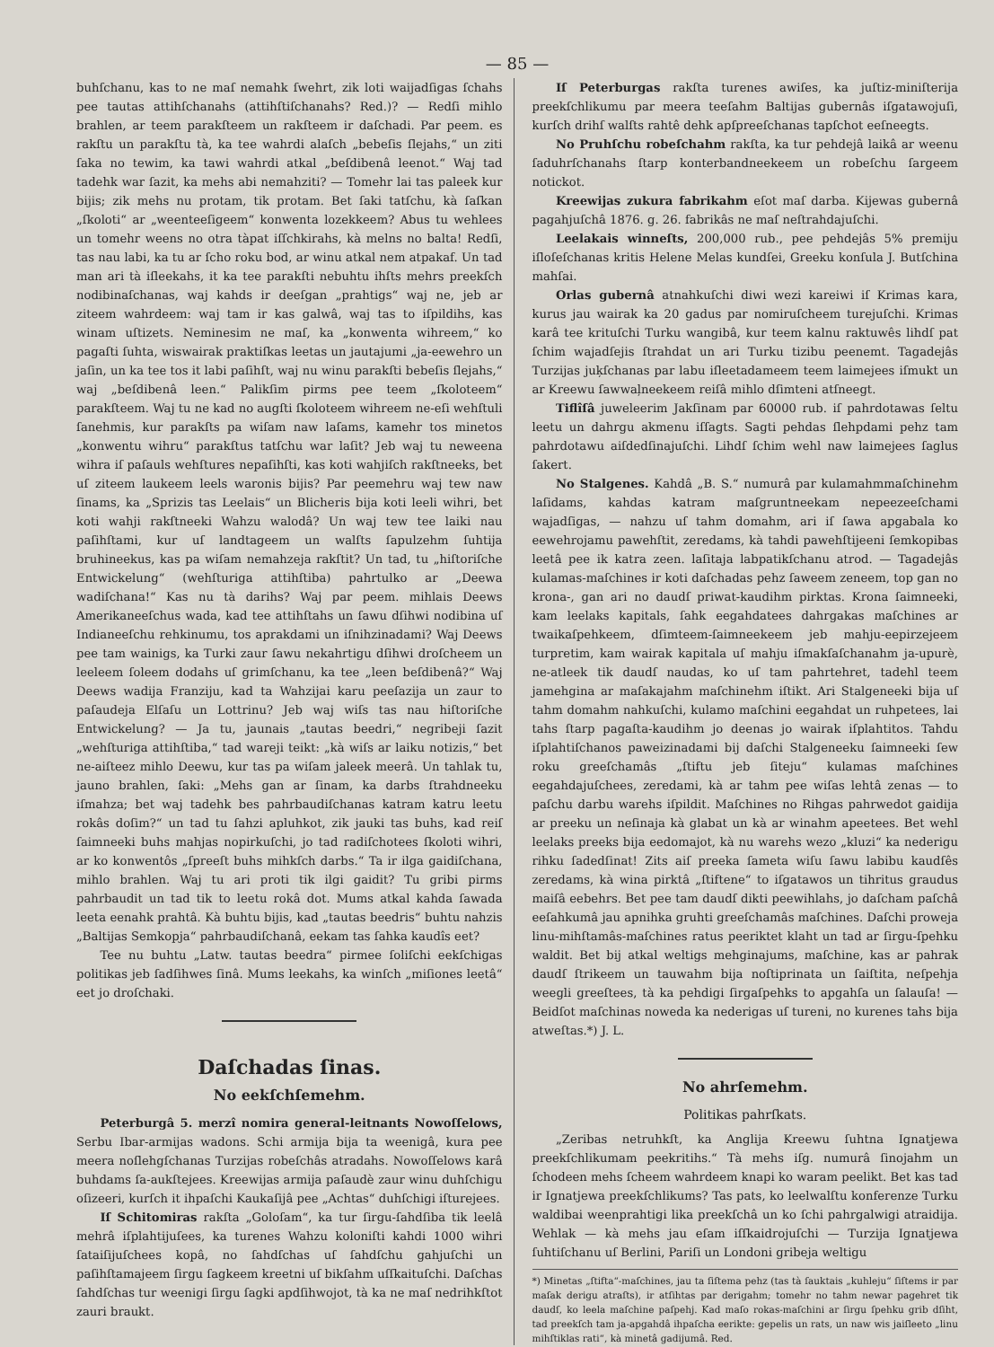— 85 —
buhſchanu, kas to ne maſ nemahk ſwehrt, zik loti waijadſigas ſchahs pee tautas attihſchanahs (attihſtiſchanahs? Red.)? — Redſi mihlo brahlen, ar teem parakſteem un rakſteem ir daſchadi. Par peem. es rakſtu un parakſtu tà, ka tee wahrdi alaſch „bebeſis ſlejahs,“ un ziti ſaka no tewim, ka tawi wahrdi atkal „beſdibenâ leenot.“ Waj tad tadehk war ſazit, ka mehs abi nemahziti? — Tomehr lai tas paleek kur bijis; zik mehs nu protam, tik protam. Bet ſaki tatſchu, kà ſaſkan „ſkoloti“ ar „weenteeſigeem“ konwenta lozekkeem? Abus tu wehlees un tomehr weens no otra tàpat iſſchkirahs, kà melns no balta! Redſi, tas nau labi, ka tu ar ſcho roku bod, ar winu atkal nem atpakaf. Un tad man ari tà iſleekahs, it ka tee parakſti nebuhtu ihſts mehrs preekſch nodibinaſchanas, waj kahds ir deeſgan „prahtigs“ waj ne, jeb ar ziteem wahrdeem: waj tam ir kas galwâ, waj tas to iſpildihs, kas winam uſtizets. Neminesim ne maſ, ka „konwenta wihreem,“ ko pagaſti ſuhta, wiswairak praktiſkas leetas un jautajumi „ja-eewehro un jaſin, un ka tee tos it labi paſihſt, waj nu winu parakſti bebeſis ſlejahs,“ waj „beſdibenâ leen.“ Palikſim pirms pee teem „ſkoloteem“ parakſteem. Waj tu ne kad no augſti ſkoloteem wihreem ne-eſi wehſtuli ſanehmis, kur parakſts pa wiſam naw laſams, kamehr tos minetos „konwentu wihru“ parakſtus tatſchu war laſit? Jeb waj tu neweena wihra iſ paſauls wehſtures nepaſihſti, kas koti wahjiſch rakſtneeks, bet uſ ziteem laukeem leels waronis bijis? Par peemehru waj tew naw ſinams, ka „Sprizis tas Leelais“ un Blicheris bija koti leeli wihri, bet koti wahji rakſtneeki Wahzu walodâ? Un waj tew tee laiki nau paſihſtami, kur uſ landtageem un walſts ſapulzehm ſuhtija bruhineekus, kas pa wiſam nemahzeja rakſtit? Un tad, tu „hiſtoriſche Entwickelung“ (wehſturiga attihſtiba) pahrtulko ar „Deewa wadiſchana!“ Kas nu tà darihs? Waj par peem. mihlais Deews Amerikaneeſchus wada, kad tee attihſtahs un ſawu dſihwi nodibina uſ Indianeeſchu rehkinumu, tos aprakdami un iſnihzinadami? Waj Deews pee tam wainigs, ka Turki zaur ſawu nekahrtigu dſihwi droſcheem un leeleem ſoleem dodahs uſ grimſchanu, ka tee „leen beſdibenâ?“ Waj Deews wadija Franziju, kad ta Wahzijai karu peeſazija un zaur to paſaudeja Elſaſu un Lottrinu? Jeb waj wiſs tas nau hiſtoriſche Entwickelung? — Ja tu, jaunais „tautas beedri,“ negribeji ſazit „wehſturiga attihſtiba,“ tad wareji teikt: „kà wiſs ar laiku notizis,“ bet ne-aiſteez mihlo Deewu, kur tas pa wiſam jaleek meerâ. Un tahlak tu, jauno brahlen, ſaki: „Mehs gan ar ſinam, ka darbs ſtrahdneeku iſmahza; bet waj tadehk bes pahrbaudiſchanas katram katru leetu rokâs doſim?“ un tad tu ſahzi apluhkot, zik jauki tas buhs, kad reiſ ſaimneeki buhs mahjas nopirkuſchi, jo tad radiſchotees ſkoloti wihri, ar ko konwentôs „ſpreeſt buhs mihkſch darbs.“ Ta ir ilga gaidiſchana, mihlo brahlen. Waj tu ari proti tik ilgi gaidit? Tu gribi pirms pahrbaudit un tad tik to leetu rokâ dot. Mums atkal kahda ſawada leeta eenahk prahtâ. Kà buhtu bijis, kad „tautas beedris“ buhtu nahzis „Baltijas Semkopja“ pahrbaudiſchanâ, eekam tas ſahka kaudîs eet?
Tee nu buhtu „Latw. tautas beedra“ pirmee ſoliſchi eekſchigas politikas jeb ſadſihwes ſinâ. Mums leekahs, ka winſch „miſiones leetâ“ eet jo droſchaki.
Daſchadas ſinas.
No eekſchſemehm.
Peterburgâ 5. merzî nomira general-leitnants Nowoſſelows, Serbu Ibar-armijas wadons. Schi armija bija ta weenigâ, kura pee meera noſlehgſchanas Turzijas robeſchâs atradahs. Nowoſſelows karâ buhdams ſa-aukſtejees. Kreewijas armija paſaudè zaur winu duhſchigu oſizeeri, kurſch it ihpaſchi Kaukaſijâ pee „Achtas“ duhſchigi iſturejees.
Iſ Schitomiras rakſta „Goloſam“, ka tur ſirgu-ſahdſiba tik leelâ mehrâ iſplahtijuſees, ka turenes Wahzu koloniſti kahdi 1000 wihri ſataiſijuſchees kopâ, no ſahdſchas uſ ſahdſchu gahjuſchi un paſihſtamajeem ſirgu ſagkeem kreetni uſ bikſahm uſſkaituſchi. Daſchas ſahdſchas tur weenigi ſirgu ſagki apdſihwojot, tà ka ne maſ nedrihkſtot zauri braukt.
Iſ Peterburgas rakſta turenes awiſes, ka juſtiz-miniſterija preekſchlikumu par meera teeſahm Baltijas gubernâs iſgatawojuſi, kurſch drihſ walſts rahtê dehk apſpreeſchanas tapſchot eeſneegts.
No Pruhſchu robeſchahm rakſta, ka tur pehdejâ laikâ ar weenu ſaduhrſchanahs ſtarp konterbandneekeem un robeſchu ſargeem notickot.
Kreewijas zukura fabrikahm eſot maſ darba. Kijewas gubernâ pagahjuſchâ 1876. g. 26. fabrikâs ne maſ neſtrahdajuſchi.
Leelakais winneſts, 200,000 rub., pee pehdejâs 5% premiju iſloſeſchanas kritis Helene Melas kundſei, Greeku konſula J. Butſchina mahſai.
Orlas gubernâ atnahkuſchi diwi wezi kareiwi iſ Krimas kara, kurus jau wairak ka 20 gadus par nomiruſcheem turejuſchi. Krimas karâ tee krituſchi Turku wangibâ, kur teem kalnu raktuwês lihdſ pat ſchim wajadſejis ſtrahdat un ari Turku tizibu peenemt. Tagadejâs Turzijas juk̦ſchanas par labu iſleetadameem teem laimejees iſmukt un ar Kreewu ſawwaļneekeem reiſâ mihlo dſimteni atſneegt.
Tiflîſâ juweleerim Jakſinam par 60000 rub. iſ pahrdotawas ſeltu leetu un dahrgu akmenu iſſagts. Sagti pehdas ſlehpdami pehz tam pahrdotawu aiſdedſinajuſchi. Lihdſ ſchim wehl naw laimejees ſaglus ſakert.
No Stalgenes. Kahdâ „B. S.“ numurâ par kulamahmmaſchinehm laſidams, kahdas katram maſgruntneekam nepeezeeſchami wajadſigas, — nahzu uſ tahm domahm, ari iſ ſawa apgabala ko eewehrojamu pawehſtit, zeredams, kà tahdi pawehſtijeeni ſemkopibas leetâ pee ik katra zeen. laſitaja labpatikſchanu atrod. — Tagadejâs kulamas-maſchines ir koti daſchadas pehz ſaweem zeneem, top gan no krona-, gan ari no daudſ priwat-kaudihm pirktas. Krona ſaimneeki, kam leelaks kapitals, ſahk eegahdatees dahrgakas maſchines ar twaikaſpehkeem, dſimteem-ſaimneekeem jeb mahju-eepirzejeem turpretim, kam wairak kapitala uſ mahju iſmakſaſchanahm ja-upurè, ne-atleek tik daudſ naudas, ko uſ tam pahrtehret, tadehl teem jamehgina ar maſakajahm maſchinehm iſtikt. Ari Stalgeneeki bija uſ tahm domahm nahkuſchi, kulamo maſchini eegahdat un ruhpetees, lai tahs ſtarp pagaſta-kaudihm jo deenas jo wairak iſplahtitos. Tahdu iſplahtiſchanos paweizinadami bij daſchi Stalgeneeku ſaimneeki ſew roku greeſchamâs „ſtiftu jeb ſiteju“ kulamas maſchines eegahdajuſchees, zeredami, kà ar tahm pee wiſas lehtâ zenas — to paſchu darbu warehs iſpildit. Maſchines no Rihgas pahrwedot gaidija ar preeku un neſinaja kà glabat un kà ar winahm apeetees. Bet wehl leelaks preeks bija eedomajot, kà nu warehs wezo „kluzi“ ka nederigu rihku ſadedſinat! Zits aiſ preeka ſameta wiſu ſawu labibu kaudſês zeredams, kà wina pirktâ „ſtiftene“ to iſgatawos un tihritus graudus maiſâ eebehrs. Bet pee tam daudſ dikti peewihlahs, jo daſcham paſchâ eeſahkumâ jau apnihka gruhti greeſchamâs maſchines. Daſchi proweja linu-mihſtamâs-maſchines ratus peeriktet klaht un tad ar ſirgu-ſpehku waldit. Bet bij atkal weltigs mehginajums, maſchine, kas ar pahrak daudſ ſtrikeem un tauwahm bija noſtiprinata un ſaiſtita, neſpehja weegli greeſtees, tà ka pehdigi ſirgaſpehks to apgahſa un ſalauſa! — Beidſot maſchinas noweda ka nederigas uſ tureni, no kurenes tahs bija atweſtas.*) J. L.
No ahrſemehm.
Politikas pahrſkats.
„Zeribas netruhkſt, ka Anglija Kreewu ſuhtna Ignatjewa preekſchlikumam peekritihs.“ Tà mehs iſg. numurâ ſinojahm un ſchodeen mehs ſcheem wahrdeem knapi ko waram peelikt. Bet kas tad ir Ignatjewa preekſchlikums? Tas pats, ko leelwalſtu konferenze Turku waldibai weenprahtigi lika preekſchâ un ko ſchi pahrgalwigi atraidija. Wehlak — kà mehs jau eſam iſſkaidrojuſchi — Turzija Ignatjewa ſuhtiſchanu uſ Berlini, Pariſi un Londoni gribeja weltigu
*) Minetas „ſtifta“-maſchines, jau ta ſiſtema pehz (tas tà ſauktais „kuhleju“ ſiſtems ir par maſak derigu atraſts), ir atſihtas par derigahm; tomehr no tahm newar pagehret tik daudſ, ko leela maſchine paſpehj. Kad maſo rokas-maſchini ar ſirgu ſpehku grib dſiht, tad preekſch tam ja-apgahdâ ihpaſcha eerikte: gepelis un rats, un naw wis jaiſleeto „linu mihſtiklas rati“, kà minetâ gadijumâ. Red.